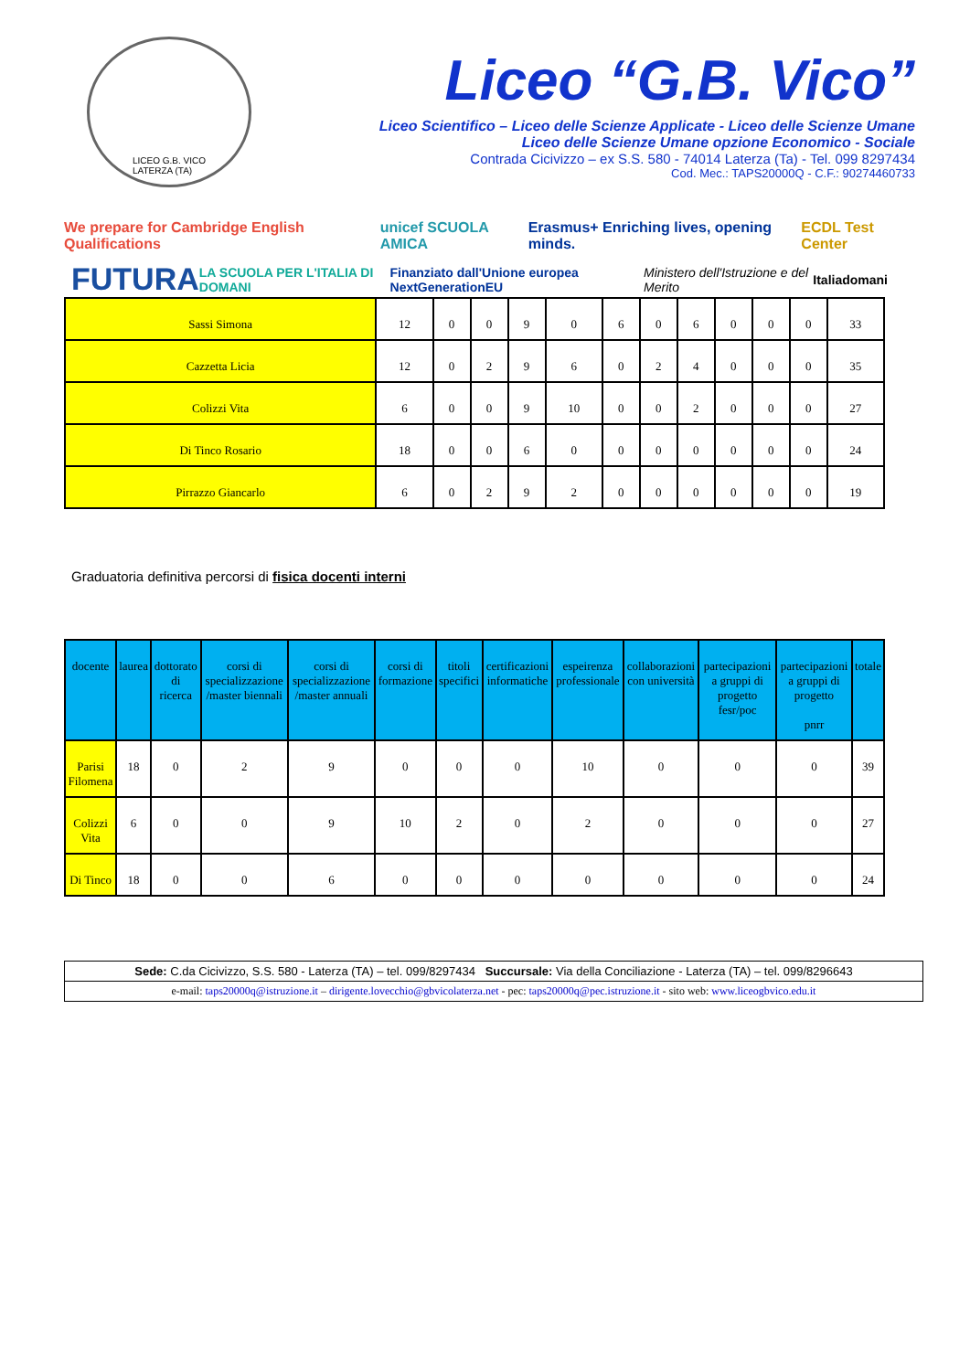LICEO G.B. VICO
LATERZA (TA)
Liceo “G.B. Vico”
Liceo Scientifico – Liceo delle Scienze Applicate - Liceo delle Scienze Umane
Liceo delle Scienze Umane opzione Economico - Sociale
Contrada Cicivizzo – ex S.S. 580 - 74014 Laterza (Ta) - Tel. 099 8297434
Cod. Mec.: TAPS20000Q - C.F.: 90274460733
We prepare for Cambridge English Qualifications unicef SCUOLA AMICA Erasmus+ Enriching lives, opening minds. ECDL Test Center
FUTURA LA SCUOLA PER L'ITALIA DI DOMANI Finanziato dall'Unione europea NextGenerationEU Ministero dell'Istruzione e del Merito Italiadomani
| Sassi Simona | 12 | 0 | 0 | 9 | 0 | 6 | 0 | 6 | 0 | 0 | 0 | 33 |
| Cazzetta Licia | 12 | 0 | 2 | 9 | 6 | 0 | 2 | 4 | 0 | 0 | 0 | 35 |
| Colizzi Vita | 6 | 0 | 0 | 9 | 10 | 0 | 0 | 2 | 0 | 0 | 0 | 27 |
| Di Tinco Rosario | 18 | 0 | 0 | 6 | 0 | 0 | 0 | 0 | 0 | 0 | 0 | 24 |
| Pirrazzo Giancarlo | 6 | 0 | 2 | 9 | 2 | 0 | 0 | 0 | 0 | 0 | 0 | 19 |
Graduatoria definitiva percorsi di fisica docenti interni
| docente | laurea | dottorato di ricerca | corsi di specializzazione /master biennali | corsi di specializzazione /master annuali | corsi di formazione | titoli specifici | certificazioni informatiche | espeirenza professionale | collaborazioni con università | partecipazioni a gruppi di progetto fesr/poc | partecipazioni a gruppi di progetto pnrr | totale |
| --- | --- | --- | --- | --- | --- | --- | --- | --- | --- | --- | --- | --- |
| Parisi Filomena | 18 | 0 | 2 | 9 | 0 | 0 | 0 | 10 | 0 | 0 | 0 | 39 |
| Colizzi Vita | 6 | 0 | 0 | 9 | 10 | 2 | 0 | 2 | 0 | 0 | 0 | 27 |
| Di Tinco | 18 | 0 | 0 | 6 | 0 | 0 | 0 | 0 | 0 | 0 | 0 | 24 |
Sede: C.da Cicivizzo, S.S. 580 - Laterza (TA) – tel. 099/8297434 Succursale: Via della Conciliazione - Laterza (TA) – tel. 099/8296643
e-mail: taps20000q@istruzione.it – dirigente.lovecchio@gbvicolaterza.net - pec: taps20000q@pec.istruzione.it - sito web: www.liceogbvico.edu.it